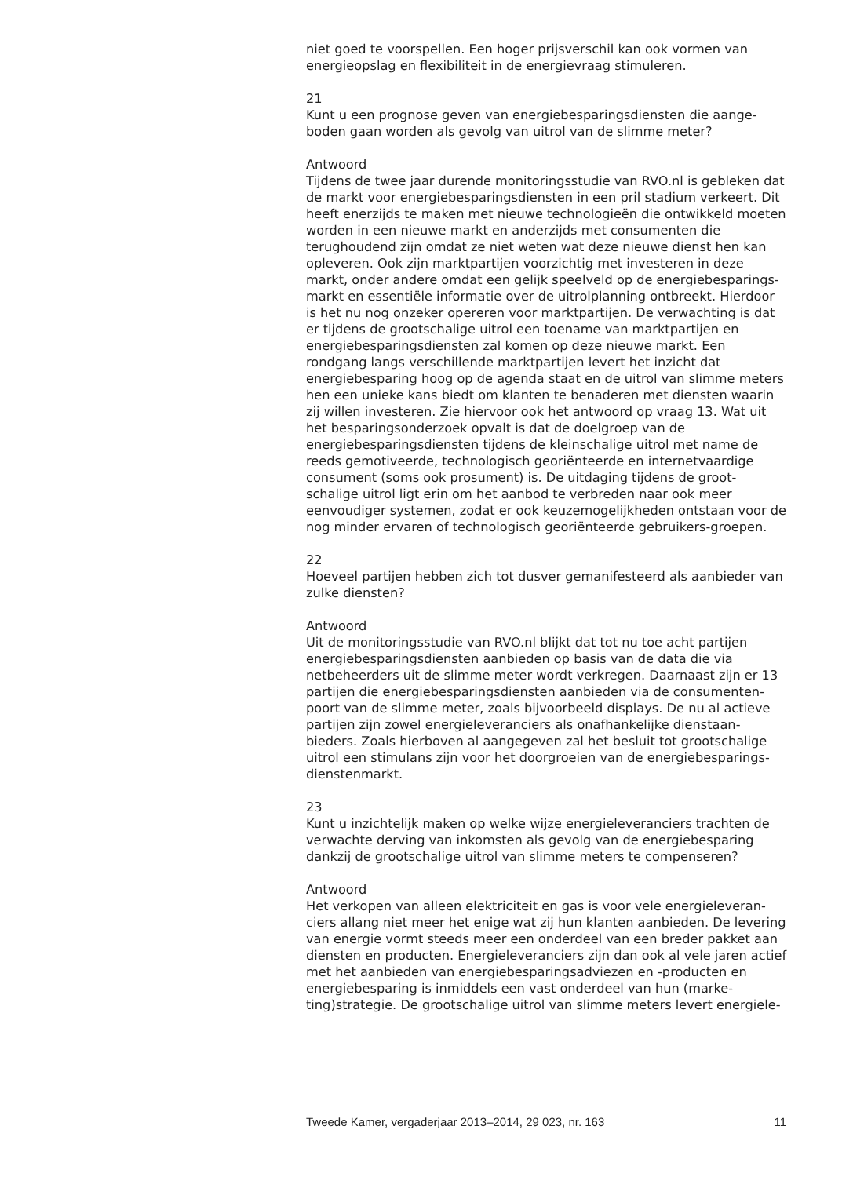niet goed te voorspellen. Een hoger prijsverschil kan ook vormen van energieopslag en flexibiliteit in de energievraag stimuleren.
21
Kunt u een prognose geven van energiebesparingsdiensten die aange-boden gaan worden als gevolg van uitrol van de slimme meter?
Antwoord
Tijdens de twee jaar durende monitoringsstudie van RVO.nl is gebleken dat de markt voor energiebesparingsdiensten in een pril stadium verkeert. Dit heeft enerzijds te maken met nieuwe technologieën die ontwikkeld moeten worden in een nieuwe markt en anderzijds met consumenten die terughoudend zijn omdat ze niet weten wat deze nieuwe dienst hen kan opleveren. Ook zijn marktpartijen voorzichtig met investeren in deze markt, onder andere omdat een gelijk speelveld op de energiebesparings-markt en essentiële informatie over de uitrolplanning ontbreekt. Hierdoor is het nu nog onzeker opereren voor marktpartijen. De verwachting is dat er tijdens de grootschalige uitrol een toename van marktpartijen en energiebesparingsdiensten zal komen op deze nieuwe markt. Een rondgang langs verschillende marktpartijen levert het inzicht dat energiebesparing hoog op de agenda staat en de uitrol van slimme meters hen een unieke kans biedt om klanten te benaderen met diensten waarin zij willen investeren. Zie hiervoor ook het antwoord op vraag 13. Wat uit het besparingsonderzoek opvalt is dat de doelgroep van de energiebesparingsdiensten tijdens de kleinschalige uitrol met name de reeds gemotiveerde, technologisch georiënteerde en internetvaardige consument (soms ook prosument) is. De uitdaging tijdens de groot-schalige uitrol ligt erin om het aanbod te verbreden naar ook meer eenvoudiger systemen, zodat er ook keuzemogelijkheden ontstaan voor de nog minder ervaren of technologisch georiënteerde gebruikers-groepen.
22
Hoeveel partijen hebben zich tot dusver gemanifesteerd als aanbieder van zulke diensten?
Antwoord
Uit de monitoringsstudie van RVO.nl blijkt dat tot nu toe acht partijen energiebesparingsdiensten aanbieden op basis van de data die via netbeheerders uit de slimme meter wordt verkregen. Daarnaast zijn er 13 partijen die energiebesparingsdiensten aanbieden via de consumenten-poort van de slimme meter, zoals bijvoorbeeld displays. De nu al actieve partijen zijn zowel energieleveranciers als onafhankelijke dienstaan-bieders. Zoals hierboven al aangegeven zal het besluit tot grootschalige uitrol een stimulans zijn voor het doorgroeien van de energiebesparings-dienstenmarkt.
23
Kunt u inzichtelijk maken op welke wijze energieleveranciers trachten de verwachte derving van inkomsten als gevolg van de energiebesparing dankzij de grootschalige uitrol van slimme meters te compenseren?
Antwoord
Het verkopen van alleen elektriciteit en gas is voor vele energieleveran-ciers allang niet meer het enige wat zij hun klanten aanbieden. De levering van energie vormt steeds meer een onderdeel van een breder pakket aan diensten en producten. Energieleveranciers zijn dan ook al vele jaren actief met het aanbieden van energiebesparingsadviezen en -producten en energiebesparing is inmiddels een vast onderdeel van hun (marke-ting)strategie. De grootschalige uitrol van slimme meters levert energiele-
Tweede Kamer, vergaderjaar 2013–2014, 29 023, nr. 163 11